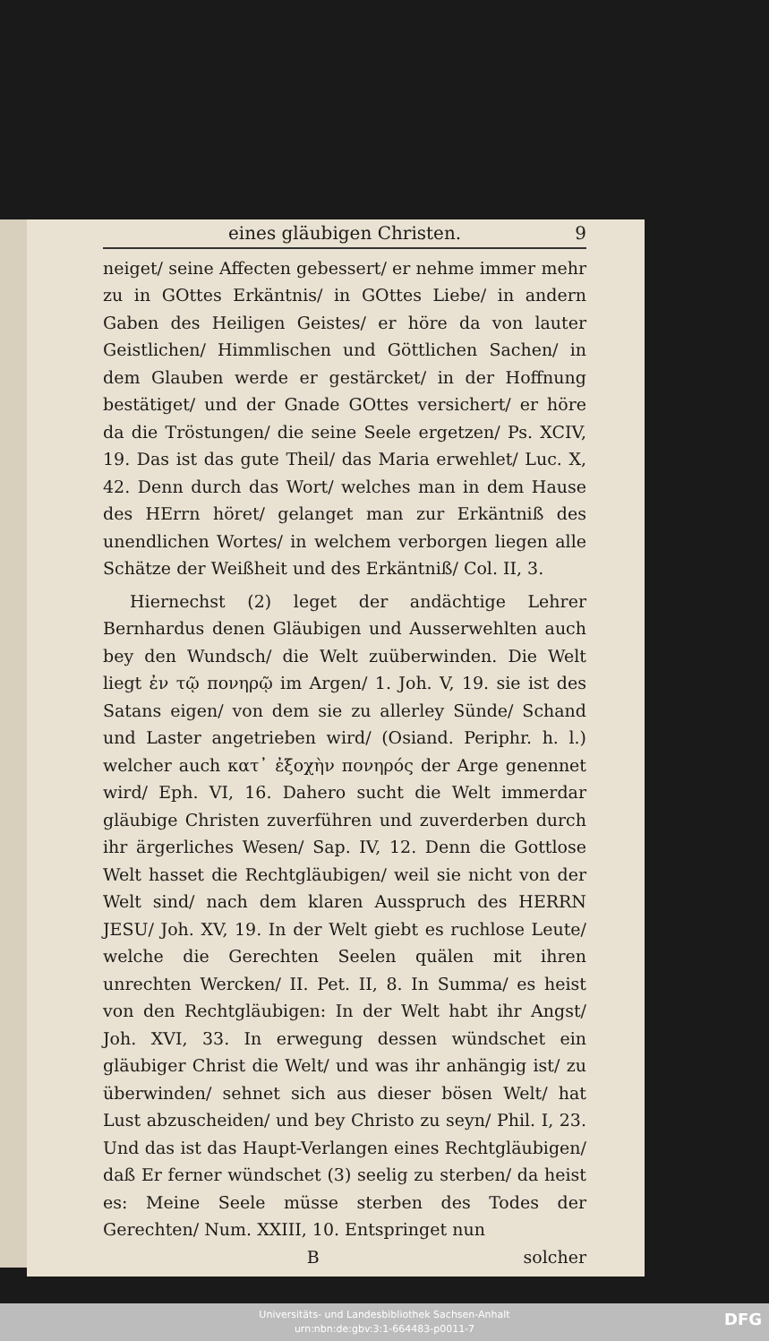eines gläubigen Christen. 9
neiget/ seine Affecten gebessert/ er nehme immer mehr zu in GOttes Erkäntnis/ in GOttes Liebe/ in andern Gaben des Heiligen Geistes/ er höre da von lauter Geistlichen/ Himmlischen und Göttlichen Sachen/ in dem Glauben werde er gestärcket/ in der Hoffnung bestätiget/ und der Gnade GOttes versichert/ er höre da die Tröstungen/ die seine Seele ergetzen/ Ps. XCIV, 19. Das ist das gute Theil/ das Maria erwehlet/ Luc. X, 42. Denn durch das Wort/ welches man in dem Hause des HErrn höret/ gelanget man zur Erkäntniß des unendlichen Wortes/ in welchem verborgen liegen alle Schätze der Weißheit und des Erkäntniß/ Col. II, 3.
Hiernechst (2) leget der andächtige Lehrer Bernhardus denen Gläubigen und Ausserwehlten auch bey den Wundsch/ die Welt zuüberwinden. Die Welt liegt ἐν τῷ πονηρῷ im Argen/ 1. Joh. V, 19. sie ist des Satans eigen/ von dem sie zu allerley Sünde/ Schand und Laster angetrieben wird/ (Osiand. Periphr. h. l.) welcher auch κατ᾽ ἐξοχὴν πονηρός der Arge genennet wird/ Eph. VI, 16. Dahero sucht die Welt immerdar gläubige Christen zuverführen und zuverderben durch ihr ärgerliches Wesen/ Sap. IV, 12. Denn die Gottlose Welt hasset die Rechtgläubigen/ weil sie nicht von der Welt sind/ nach dem klaren Ausspruch des HERRN JESU/ Joh. XV, 19. In der Welt giebt es ruchlose Leute/ welche die Gerechten Seelen quälen mit ihren unrechten Wercken/ II. Pet. II, 8. In Summa/ es heist von den Rechtgläubigen: In der Welt habt ihr Angst/ Joh. XVI, 33. In erwegung dessen wündschet ein gläubiger Christ die Welt/ und was ihr anhängig ist/ zu überwinden/ sehnet sich aus dieser bösen Welt/ hat Lust abzuscheiden/ und bey Christo zu seyn/ Phil. I, 23. Und das ist das Haupt-Verlangen eines Rechtgläubigen/ daß Er ferner wündschet (3) seelig zu sterben/ da heist es: Meine Seele müsse sterben des Todes der Gerechten/ Num. XXIII, 10. Entspringet nun
B solcher
Universitäts- und Landesbibliothek Sachsen-Anhalt
urn:nbn:de:gbv:3:1-664483-p0011-7
DFG